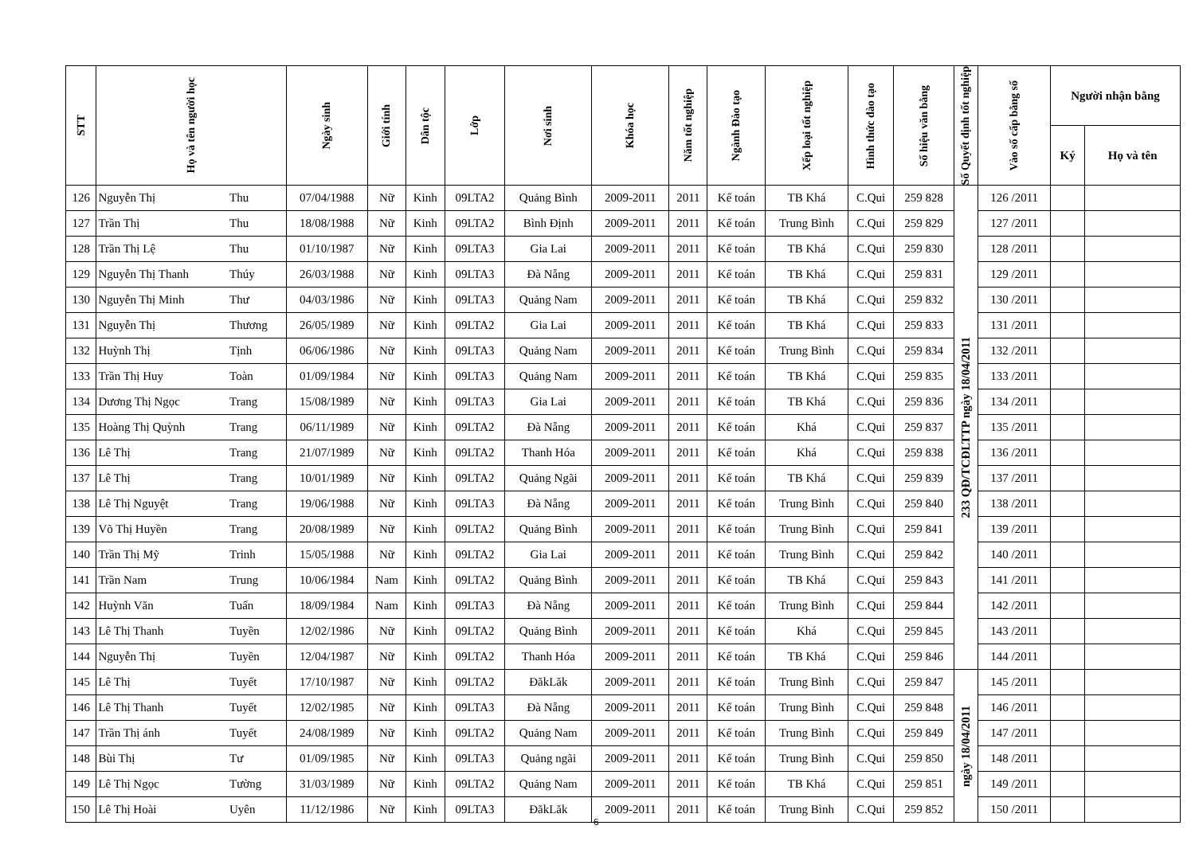| STT | Họ và tên người học | | Ngày sinh | Giới tính | Dân tộc | Lớp | Nơi sinh | Khóa học | Năm tốt nghiệp | Ngành Đào tạo | Xếp loại tốt nghiệp | Hình thức đào tạo | Số hiệu văn bằng | Số Quyết định tốt nghiệp | Vào số cấp bằng số | Người nhận bằng | |
| --- | --- | --- | --- | --- | --- | --- | --- | --- | --- | --- | --- | --- | --- | --- | --- | --- | --- |
| | | | | | | | | | | | | | | | | Ký | Họ và tên |
| 126 | Nguyễn Thị | Thu | 07/04/1988 | Nữ | Kinh | 09LTA2 | Quảng Bình | 2009-2011 | 2011 | Kế toán | TB Khá | C.Qui | 259 828 | 233 QĐ/TCĐLTTP ngày 18/04/2011 | 126 /2011 | | |
| 127 | Trần Thị | Thu | 18/08/1988 | Nữ | Kinh | 09LTA2 | Bình Định | 2009-2011 | 2011 | Kế toán | Trung Bình | C.Qui | 259 829 | | 127 /2011 | | |
| 128 | Trần Thị Lệ | Thu | 01/10/1987 | Nữ | Kinh | 09LTA3 | Gia Lai | 2009-2011 | 2011 | Kế toán | TB Khá | C.Qui | 259 830 | | 128 /2011 | | |
| 129 | Nguyễn Thị Thanh | Thúy | 26/03/1988 | Nữ | Kinh | 09LTA3 | Đà Nẵng | 2009-2011 | 2011 | Kế toán | TB Khá | C.Qui | 259 831 | | 129 /2011 | | |
| 130 | Nguyễn Thị Minh | Thư | 04/03/1986 | Nữ | Kinh | 09LTA3 | Quảng Nam | 2009-2011 | 2011 | Kế toán | TB Khá | C.Qui | 259 832 | | 130 /2011 | | |
| 131 | Nguyễn Thị | Thương | 26/05/1989 | Nữ | Kinh | 09LTA2 | Gia Lai | 2009-2011 | 2011 | Kế toán | TB Khá | C.Qui | 259 833 | | 131 /2011 | | |
| 132 | Huỳnh Thị | Tịnh | 06/06/1986 | Nữ | Kinh | 09LTA3 | Quảng Nam | 2009-2011 | 2011 | Kế toán | Trung Bình | C.Qui | 259 834 | | 132 /2011 | | |
| 133 | Trần Thị Huy | Toàn | 01/09/1984 | Nữ | Kinh | 09LTA3 | Quảng Nam | 2009-2011 | 2011 | Kế toán | TB Khá | C.Qui | 259 835 | | 133 /2011 | | |
| 134 | Dương Thị Ngọc | Trang | 15/08/1989 | Nữ | Kinh | 09LTA3 | Gia Lai | 2009-2011 | 2011 | Kế toán | TB Khá | C.Qui | 259 836 | | 134 /2011 | | |
| 135 | Hoàng Thị Quỳnh | Trang | 06/11/1989 | Nữ | Kinh | 09LTA2 | Đà Nẵng | 2009-2011 | 2011 | Kế toán | Khá | C.Qui | 259 837 | | 135 /2011 | | |
| 136 | Lê Thị | Trang | 21/07/1989 | Nữ | Kinh | 09LTA2 | Thanh Hóa | 2009-2011 | 2011 | Kế toán | Khá | C.Qui | 259 838 | | 136 /2011 | | |
| 137 | Lê Thị | Trang | 10/01/1989 | Nữ | Kinh | 09LTA2 | Quảng Ngãi | 2009-2011 | 2011 | Kế toán | TB Khá | C.Qui | 259 839 | | 137 /2011 | | |
| 138 | Lê Thị Nguyệt | Trang | 19/06/1988 | Nữ | Kinh | 09LTA3 | Đà Nẵng | 2009-2011 | 2011 | Kế toán | Trung Bình | C.Qui | 259 840 | | 138 /2011 | | |
| 139 | Võ Thị Huyền | Trang | 20/08/1989 | Nữ | Kinh | 09LTA2 | Quảng Bình | 2009-2011 | 2011 | Kế toán | Trung Bình | C.Qui | 259 841 | | 139 /2011 | | |
| 140 | Trần Thị Mỹ | Trinh | 15/05/1988 | Nữ | Kinh | 09LTA2 | Gia Lai | 2009-2011 | 2011 | Kế toán | Trung Bình | C.Qui | 259 842 | | 140 /2011 | | |
| 141 | Trần Nam | Trung | 10/06/1984 | Nam | Kinh | 09LTA2 | Quảng Bình | 2009-2011 | 2011 | Kế toán | TB Khá | C.Qui | 259 843 | | 141 /2011 | | |
| 142 | Huỳnh Văn | Tuấn | 18/09/1984 | Nam | Kinh | 09LTA3 | Đà Nẵng | 2009-2011 | 2011 | Kế toán | Trung Bình | C.Qui | 259 844 | | 142 /2011 | | |
| 143 | Lê Thị Thanh | Tuyền | 12/02/1986 | Nữ | Kinh | 09LTA2 | Quảng Bình | 2009-2011 | 2011 | Kế toán | Khá | C.Qui | 259 845 | | 143 /2011 | | |
| 144 | Nguyễn Thị | Tuyền | 12/04/1987 | Nữ | Kinh | 09LTA2 | Thanh Hóa | 2009-2011 | 2011 | Kế toán | TB Khá | C.Qui | 259 846 | | 144 /2011 | | |
| 145 | Lê Thị | Tuyết | 17/10/1987 | Nữ | Kinh | 09LTA2 | ĐăkLăk | 2009-2011 | 2011 | Kế toán | Trung Bình | C.Qui | 259 847 | ngày 18/04/2011 | 145 /2011 | | |
| 146 | Lê Thị Thanh | Tuyết | 12/02/1985 | Nữ | Kinh | 09LTA3 | Đà Nẵng | 2009-2011 | 2011 | Kế toán | Trung Bình | C.Qui | 259 848 | | 146 /2011 | | |
| 147 | Trần Thị ánh | Tuyết | 24/08/1989 | Nữ | Kinh | 09LTA2 | Quảng Nam | 2009-2011 | 2011 | Kế toán | Trung Bình | C.Qui | 259 849 | | 147 /2011 | | |
| 148 | Bùi Thị | Tư | 01/09/1985 | Nữ | Kinh | 09LTA3 | Quảng ngãi | 2009-2011 | 2011 | Kế toán | Trung Bình | C.Qui | 259 850 | | 148 /2011 | | |
| 149 | Lê Thị Ngọc | Tường | 31/03/1989 | Nữ | Kinh | 09LTA2 | Quảng Nam | 2009-2011 | 2011 | Kế toán | TB Khá | C.Qui | 259 851 | | 149 /2011 | | |
| 150 | Lê Thị Hoài | Uyên | 11/12/1986 | Nữ | Kinh | 09LTA3 | ĐăkLăk | 2009-2011 | 2011 | Kế toán | Trung Bình | C.Qui | 259 852 | | 150 /2011 | | |
6